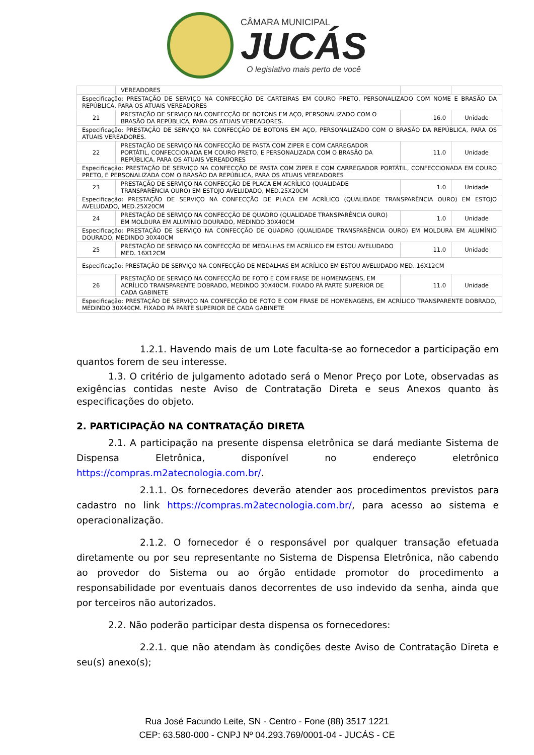CÂMARA MUNICIPAL
JUCÁS
O legislativo mais perto de você
| | VEREADORES | | |
| Especificação: PRESTAÇÃO DE SERVIÇO NA CONFECÇÃO DE CARTEIRAS EM COURO PRETO, PERSONALIZADO COM NOME E BRASÃO DA REPÚBLICA, PARA OS ATUAIS VEREADORES | | | |
| 21 | PRESTAÇÃO DE SERVIÇO NA CONFECÇÃO DE BOTONS EM AÇO, PERSONALIZADO COM O BRASÃO DA REPÚBLICA, PARA OS ATUAIS VEREADORES. | 16.0 | Unidade |
| Especificação: PRESTAÇÃO DE SERVIÇO NA CONFECÇÃO DE BOTONS EM AÇO, PERSONALIZADO COM O BRASÃO DA REPÚBLICA, PARA OS ATUAIS VEREADORES. | | | |
| 22 | PRESTAÇÃO DE SERVIÇO NA CONFECÇÃO DE PASTA COM ZIPER E COM CARREGADOR PORTÁTIL, CONFECCIONADA EM COURO PRETO, E PERSONALIZADA COM O BRASÃO DA REPÚBLICA, PARA OS ATUAIS VEREADORES | 11.0 | Unidade |
| Especificação: PRESTAÇÃO DE SERVIÇO NA CONFECÇÃO DE PASTA COM ZIPER E COM CARREGADOR PORTÁTIL, CONFECCIONADA EM COURO PRETO, E PERSONALIZADA COM O BRASÃO DA REPÚBLICA, PARA OS ATUAIS VEREADORES | | | |
| 23 | PRESTAÇÃO DE SERVIÇO NA CONFECÇÃO DE PLACA EM ACRÍLICO (QUALIDADE TRANSPARÊNCIA OURO) EM ESTOJO AVELUDADO, MED.25X20CM | 1.0 | Unidade |
| Especificação: PRESTAÇÃO DE SERVIÇO NA CONFECÇÃO DE PLACA EM ACRÍLICO (QUALIDADE TRANSPARÊNCIA OURO) EM ESTOJO AVELUDADO, MED.25X20CM | | | |
| 24 | PRESTAÇÃO DE SERVIÇO NA CONFECÇÃO DE QUADRO (QUALIDADE TRANSPARÊNCIA OURO) EM MOLDURA EM ALUMÍNIO DOURADO, MEDINDO 30X40CM | 1.0 | Unidade |
| Especificação: PRESTAÇÃO DE SERVIÇO NA CONFECÇÃO DE QUADRO (QUALIDADE TRANSPARÊNCIA OURO) EM MOLDURA EM ALUMÍNIO DOURADO, MEDINDO 30X40CM | | | |
| 25 | PRESTAÇÃO DE SERVIÇO NA CONFECÇÃO DE MEDALHAS EM ACRÍLICO EM ESTOU AVELUDADO MED. 16X12CM | 11.0 | Unidade |
| Especificação: PRESTAÇÃO DE SERVIÇO NA CONFECÇÃO DE MEDALHAS EM ACRÍLICO EM ESTOU AVELUDADO MED. 16X12CM | | | |
| 26 | PRESTAÇÃO DE SERVIÇO NA CONFECÇÃO DE FOTO E COM FRASE DE HOMENAGENS, EM ACRÍLICO TRANSPARENTE DOBRADO, MEDINDO 30X40CM. FIXADO PÁ PARTE SUPERIOR DE CADA GABINETE | 11.0 | Unidade |
| Especificação: PRESTAÇÃO DE SERVIÇO NA CONFECÇÃO DE FOTO E COM FRASE DE HOMENAGENS, EM ACRÍLICO TRANSPARENTE DOBRADO, MEDINDO 30X40CM. FIXADO PÁ PARTE SUPERIOR DE CADA GABINETE | | | |
1.2.1. Havendo mais de um Lote faculta-se ao fornecedor a participação em quantos forem de seu interesse.
1.3. O critério de julgamento adotado será o Menor Preço por Lote, observadas as exigências contidas neste Aviso de Contratação Direta e seus Anexos quanto às especificações do objeto.
2. PARTICIPAÇÃO NA CONTRATAÇÃO DIRETA
2.1. A participação na presente dispensa eletrônica se dará mediante Sistema de Dispensa Eletrônica, disponível no endereço eletrônico https://compras.m2atecnologia.com.br/.
2.1.1. Os fornecedores deverão atender aos procedimentos previstos para cadastro no link https://compras.m2atecnologia.com.br/, para acesso ao sistema e operacionalização.
2.1.2. O fornecedor é o responsável por qualquer transação efetuada diretamente ou por seu representante no Sistema de Dispensa Eletrônica, não cabendo ao provedor do Sistema ou ao órgão entidade promotor do procedimento a responsabilidade por eventuais danos decorrentes de uso indevido da senha, ainda que por terceiros não autorizados.
2.2. Não poderão participar desta dispensa os fornecedores:
2.2.1. que não atendam às condições deste Aviso de Contratação Direta e seu(s) anexo(s);
Rua José Facundo Leite, SN - Centro - Fone (88) 3517 1221
CEP: 63.580-000 - CNPJ Nº 04.293.769/0001-04 - JUCÁS - CE